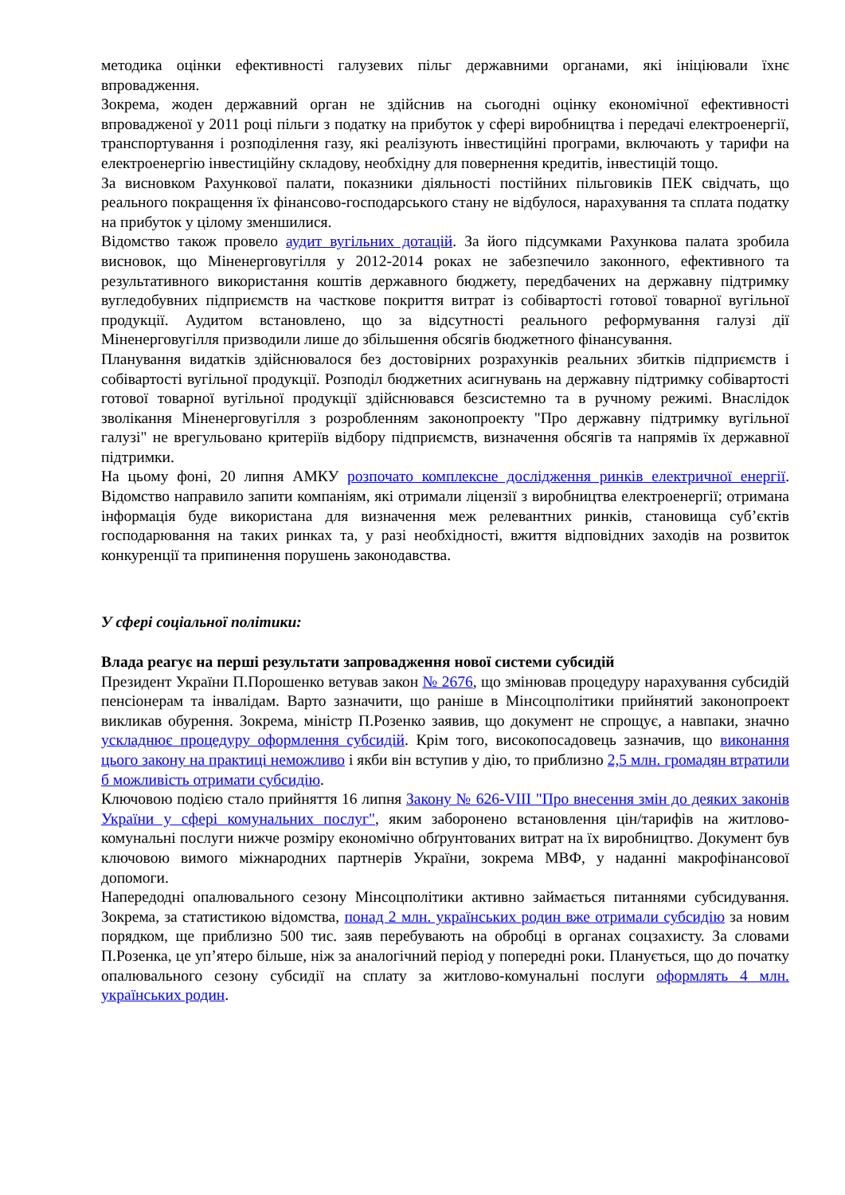методика оцінки ефективності галузевих пільг державними органами, які ініціювали їхнє впровадження.
Зокрема, жоден державний орган не здійснив на сьогодні оцінку економічної ефективності впровадженої у 2011 році пільги з податку на прибуток у сфері виробництва і передачі електроенергії, транспортування і розподілення газу, які реалізують інвестиційні програми, включають у тарифи на електроенергію інвестиційну складову, необхідну для повернення кредитів, інвестицій тощо.
За висновком Рахункової палати, показники діяльності постійних пільговиків ПЕК свідчать, що реального покращення їх фінансово-господарського стану не відбулося, нарахування та сплата податку на прибуток у цілому зменшилися.
Відомство також провело аудит вугільних дотацій. За його підсумками Рахункова палата зробила висновок, що Міненерговугілля у 2012-2014 роках не забезпечило законного, ефективного та результативного використання коштів державного бюджету, передбачених на державну підтримку вугледобувних підприємств на часткове покриття витрат із собівартості готової товарної вугільної продукції. Аудитом встановлено, що за відсутності реального реформування галузі дії Міненерговугілля призводили лише до збільшення обсягів бюджетного фінансування.
Планування видатків здійснювалося без достовірних розрахунків реальних збитків підприємств і собівартості вугільної продукції. Розподіл бюджетних асигнувань на державну підтримку собівартості готової товарної вугільної продукції здійснювався безсистемно та в ручному режимі. Внаслідок зволікання Міненерговугілля з розробленням законопроекту "Про державну підтримку вугільної галузі" не врегульовано критеріїв відбору підприємств, визначення обсягів та напрямів їх державної підтримки.
На цьому фоні, 20 липня АМКУ розпочато комплексне дослідження ринків електричної енергії. Відомство направило запити компаніям, які отримали ліцензії з виробництва електроенергії; отримана інформація буде використана для визначення меж релевантних ринків, становища суб’єктів господарювання на таких ринках та, у разі необхідності, вжиття відповідних заходів на розвиток конкуренції та припинення порушень законодавства.
У сфері соціальної політики:
Влада реагує на перші результати запровадження нової системи субсидій
Президент України П.Порошенко ветував закон № 2676, що змінював процедуру нарахування субсидій пенсіонерам та інвалідам. Варто зазначити, що раніше в Мінсоцполітики прийнятий законопроект викликав обурення. Зокрема, міністр П.Розенко заявив, що документ не спрощує, а навпаки, значно ускладнює процедуру оформлення субсидій. Крім того, високопосадовець зазначив, що виконання цього закону на практиці неможливо і якби він вступив у дію, то приблизно 2,5 млн. громадян втратили б можливість отримати субсидію.
Ключовою подією стало прийняття 16 липня Закону № 626-VIII "Про внесення змін до деяких законів України у сфері комунальних послуг", яким заборонено встановлення цін/тарифів на житлово-комунальні послуги нижче розміру економічно обґрунтованих витрат на їх виробництво. Документ був ключовою вимого міжнародних партнерів України, зокрема МВФ, у наданні макрофінансової допомоги.
Напередодні опалювального сезону Мінсоцполітики активно займається питаннями субсидування. Зокрема, за статистикою відомства, понад 2 млн. українських родин вже отримали субсидію за новим порядком, ще приблизно 500 тис. заяв перебувають на обробці в органах соцзахисту. За словами П.Розенка, це уп’ятеро більше, ніж за аналогічний період у попередні роки. Планується, що до початку опалювального сезону субсидії на сплату за житлово-комунальні послуги оформлять 4 млн. українських родин.